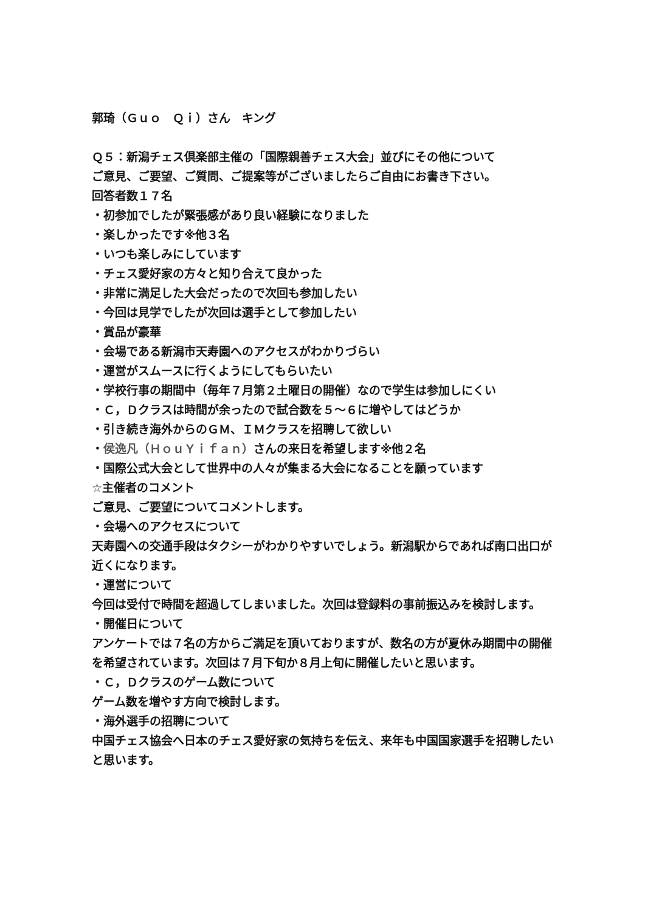郭琦（Ｇｕｏ　Ｑｉ）さん　キング
Ｑ５：新潟チェス倶楽部主催の「国際親善チェス大会」並びにその他について
ご意見、ご要望、ご質問、ご提案等がございましたらご自由にお書き下さい。
回答者数１７名
・初参加でしたが緊張感があり良い経験になりました
・楽しかったです※他３名
・いつも楽しみにしています
・チェス愛好家の方々と知り合えて良かった
・非常に満足した大会だったので次回も参加したい
・今回は見学でしたが次回は選手として参加したい
・賞品が豪華
・会場である新潟市天寿園へのアクセスがわかりづらい
・運営がスムースに行くようにしてもらいたい
・学校行事の期間中（毎年７月第２土曜日の開催）なので学生は参加しにくい
・Ｃ，Ｄクラスは時間が余ったので試合数を５～６に増やしてはどうか
・引き続き海外からのＧＭ、ＩＭクラスを招聘して欲しい
・侯逸凡（ＨｏｕＹｉｆａｎ）さんの来日を希望します※他２名
・国際公式大会として世界中の人々が集まる大会になることを願っています
☆主催者のコメント
ご意見、ご要望についてコメントします。
・会場へのアクセスについて
天寿園への交通手段はタクシーがわかりやすいでしょう。新潟駅からであれば南口出口が近くになります。
・運営について
今回は受付で時間を超過してしまいました。次回は登録料の事前振込みを検討します。
・開催日について
アンケートでは７名の方からご満足を頂いておりますが、数名の方が夏休み期間中の開催を希望されています。次回は７月下旬か８月上旬に開催したいと思います。
・Ｃ，Ｄクラスのゲーム数について
ゲーム数を増やす方向で検討します。
・海外選手の招聘について
中国チェス協会へ日本のチェス愛好家の気持ちを伝え、来年も中国国家選手を招聘したいと思います。